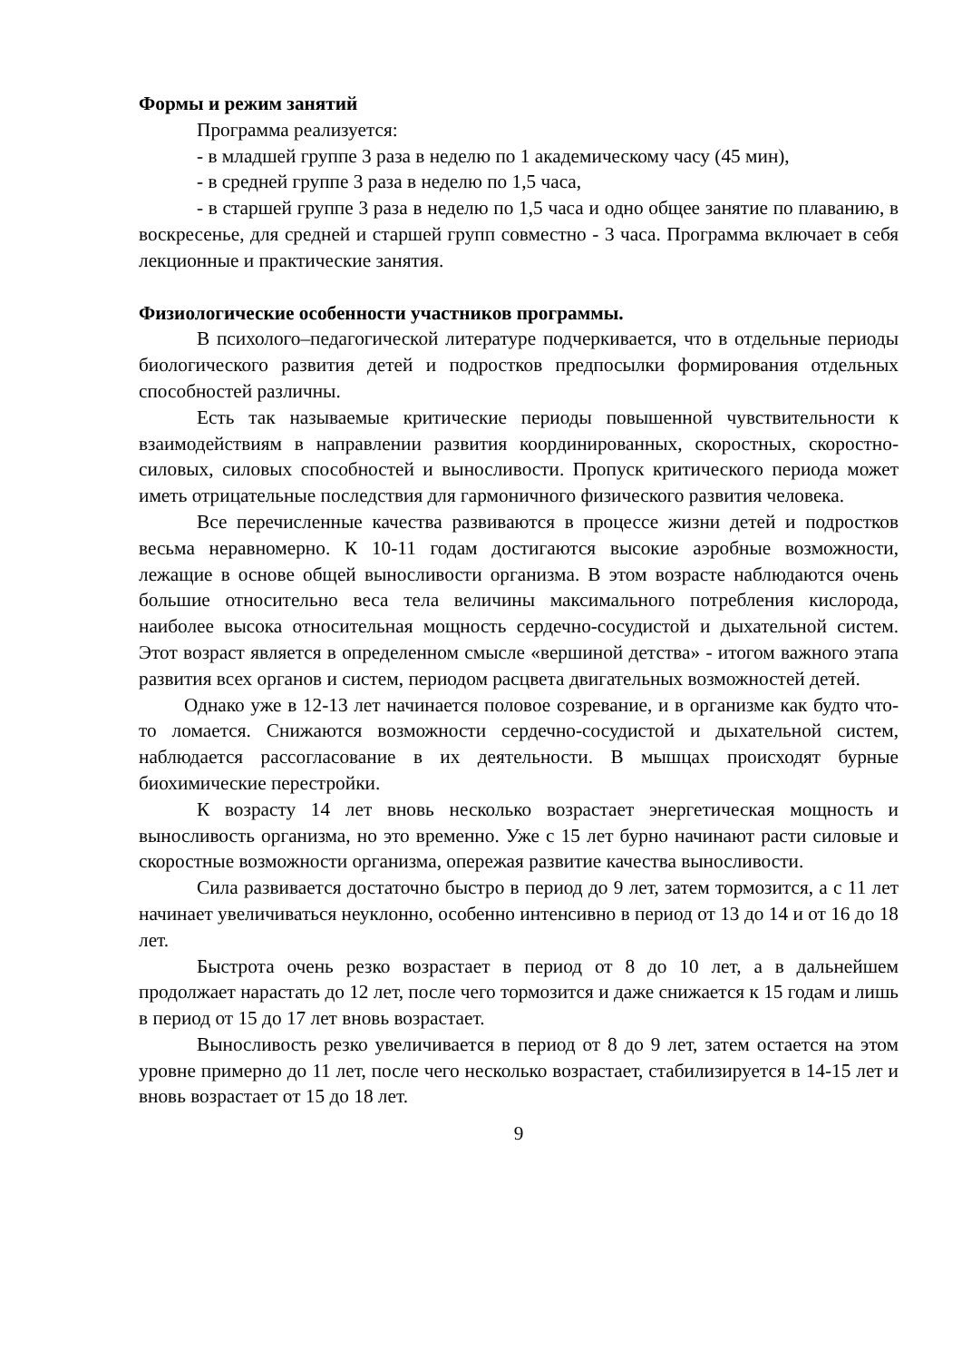Формы и режим занятий
Программа реализуется:
- в младшей группе 3 раза в неделю по 1 академическому часу (45 мин),
- в средней группе 3 раза в неделю по 1,5 часа,
- в старшей группе 3 раза в неделю по 1,5 часа и одно общее занятие по плаванию, в воскресенье, для средней и старшей групп совместно - 3 часа. Программа включает в себя лекционные и практические занятия.
Физиологические особенности участников программы.
В психолого–педагогической литературе подчеркивается, что в отдельные периоды биологического развития детей и подростков предпосылки формирования отдельных способностей различны.
Есть так называемые критические периоды повышенной чувствительности к взаимодействиям в направлении развития координированных, скоростных, скоростно-силовых, силовых способностей и выносливости. Пропуск критического периода может иметь отрицательные последствия для гармоничного физического развития человека.
Все перечисленные качества развиваются в процессе жизни детей и подростков весьма неравномерно. К 10-11 годам достигаются высокие аэробные возможности, лежащие в основе общей выносливости организма. В этом возрасте наблюдаются очень большие относительно веса тела величины максимального потребления кислорода, наиболее высока относительная мощность сердечно-сосудистой и дыхательной систем. Этот возраст является в определенном смысле «вершиной детства» - итогом важного этапа развития всех органов и систем, периодом расцвета двигательных возможностей детей.
Однако уже в 12-13 лет начинается половое созревание, и в организме как будто что-то ломается. Снижаются возможности сердечно-сосудистой и дыхательной систем, наблюдается рассогласование в их деятельности. В мышцах происходят бурные биохимические перестройки.
К возрасту 14 лет вновь несколько возрастает энергетическая мощность и выносливость организма, но это временно. Уже с 15 лет бурно начинают расти силовые и скоростные возможности организма, опережая развитие качества выносливости.
Сила развивается достаточно быстро в период до 9 лет, затем тормозится, а с 11 лет начинает увеличиваться неуклонно, особенно интенсивно в период от 13 до 14 и от 16 до 18 лет.
Быстрота очень резко возрастает в период от 8 до 10 лет, а в дальнейшем продолжает нарастать до 12 лет, после чего тормозится и даже снижается к 15 годам и лишь в период от 15 до 17 лет вновь возрастает.
Выносливость резко увеличивается в период от 8 до 9 лет, затем остается на этом уровне примерно до 11 лет, после чего несколько возрастает, стабилизируется в 14-15 лет и вновь возрастает от 15 до 18 лет.
9